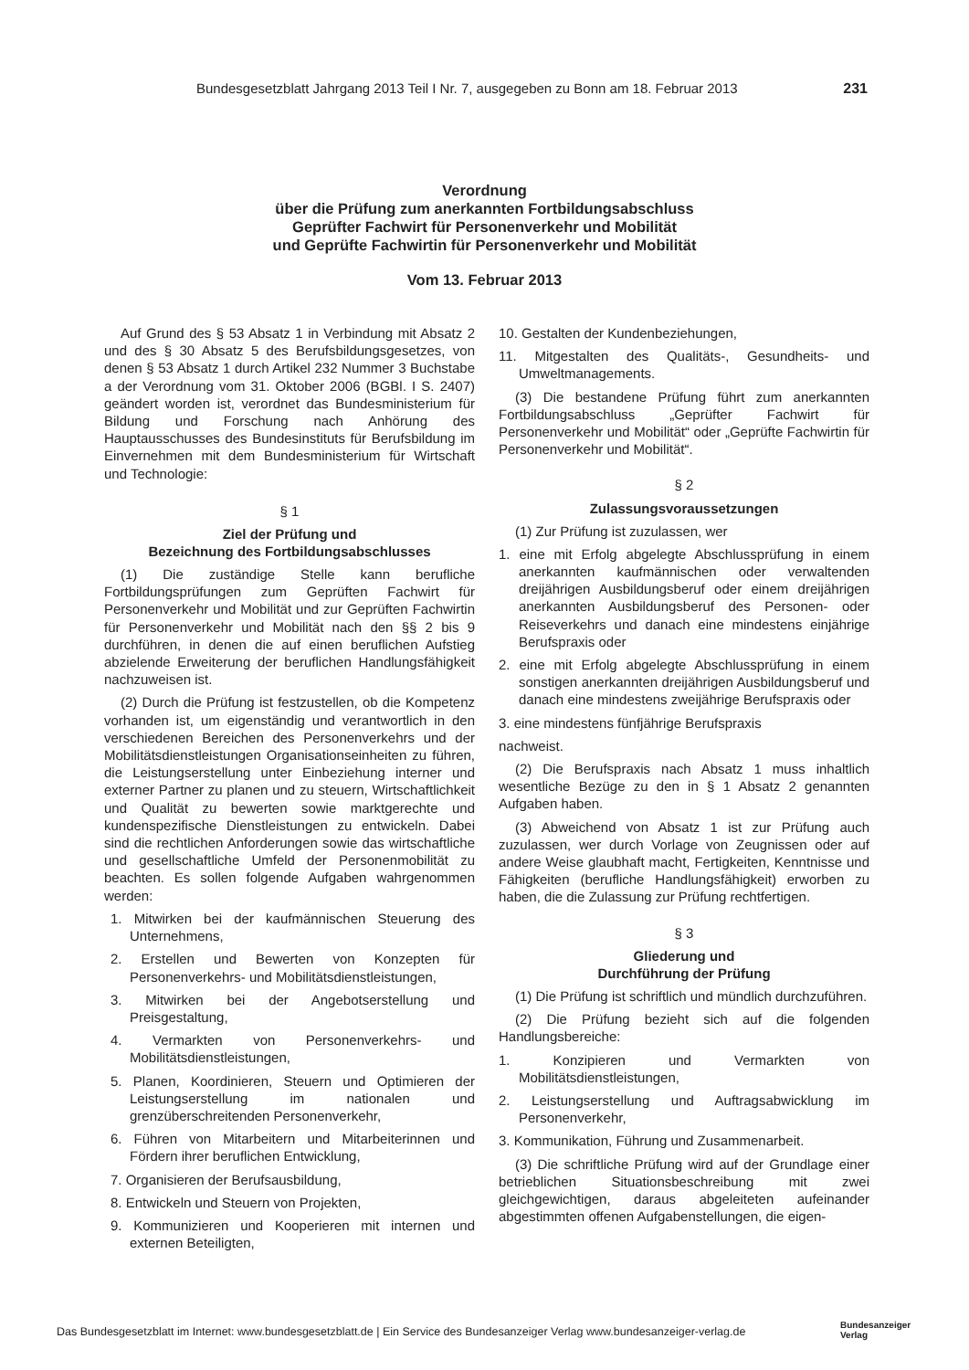Bundesgesetzblatt Jahrgang 2013 Teil I Nr. 7, ausgegeben zu Bonn am 18. Februar 2013 231
Verordnung
über die Prüfung zum anerkannten Fortbildungsabschluss
Geprüfter Fachwirt für Personenverkehr und Mobilität
und Geprüfte Fachwirtin für Personenverkehr und Mobilität
Vom 13. Februar 2013
Auf Grund des § 53 Absatz 1 in Verbindung mit Absatz 2 und des § 30 Absatz 5 des Berufsbildungsgesetzes, von denen § 53 Absatz 1 durch Artikel 232 Nummer 3 Buchstabe a der Verordnung vom 31. Oktober 2006 (BGBl. I S. 2407) geändert worden ist, verordnet das Bundesministerium für Bildung und Forschung nach Anhörung des Hauptausschusses des Bundesinstituts für Berufsbildung im Einvernehmen mit dem Bundesministerium für Wirtschaft und Technologie:
§ 1
Ziel der Prüfung und
Bezeichnung des Fortbildungsabschlusses
(1) Die zuständige Stelle kann berufliche Fortbildungsprüfungen zum Geprüften Fachwirt für Personenverkehr und Mobilität und zur Geprüften Fachwirtin für Personenverkehr und Mobilität nach den §§ 2 bis 9 durchführen, in denen die auf einen beruflichen Aufstieg abzielende Erweiterung der beruflichen Handlungsfähigkeit nachzuweisen ist.
(2) Durch die Prüfung ist festzustellen, ob die Kompetenz vorhanden ist, um eigenständig und verantwortlich in den verschiedenen Bereichen des Personenverkehrs und der Mobilitätsdienstleistungen Organisationseinheiten zu führen, die Leistungserstellung unter Einbeziehung interner und externer Partner zu planen und zu steuern, Wirtschaftlichkeit und Qualität zu bewerten sowie marktgerechte und kundenspezifische Dienstleistungen zu entwickeln. Dabei sind die rechtlichen Anforderungen sowie das wirtschaftliche und gesellschaftliche Umfeld der Personenmobilität zu beachten. Es sollen folgende Aufgaben wahrgenommen werden:
1. Mitwirken bei der kaufmännischen Steuerung des Unternehmens,
2. Erstellen und Bewerten von Konzepten für Personenverkehrs- und Mobilitätsdienstleistungen,
3. Mitwirken bei der Angebotserstellung und Preisgestaltung,
4. Vermarkten von Personenverkehrs- und Mobilitätsdienstleistungen,
5. Planen, Koordinieren, Steuern und Optimieren der Leistungserstellung im nationalen und grenzüberschreitenden Personenverkehr,
6. Führen von Mitarbeitern und Mitarbeiterinnen und Fördern ihrer beruflichen Entwicklung,
7. Organisieren der Berufsausbildung,
8. Entwickeln und Steuern von Projekten,
9. Kommunizieren und Kooperieren mit internen und externen Beteiligten,
10. Gestalten der Kundenbeziehungen,
11. Mitgestalten des Qualitäts-, Gesundheits- und Umweltmanagements.
(3) Die bestandene Prüfung führt zum anerkannten Fortbildungsabschluss „Geprüfter Fachwirt für Personenverkehr und Mobilität“ oder „Geprüfte Fachwirtin für Personenverkehr und Mobilität“.
§ 2
Zulassungsvoraussetzungen
(1) Zur Prüfung ist zuzulassen, wer
1. eine mit Erfolg abgelegte Abschlussprüfung in einem anerkannten kaufmännischen oder verwaltenden dreijährigen Ausbildungsberuf oder einem dreijährigen anerkannten Ausbildungsberuf des Personen- oder Reiseverkehrs und danach eine mindestens einjährige Berufspraxis oder
2. eine mit Erfolg abgelegte Abschlussprüfung in einem sonstigen anerkannten dreijährigen Ausbildungsberuf und danach eine mindestens zweijährige Berufspraxis oder
3. eine mindestens fünfjährige Berufspraxis
nachweist.
(2) Die Berufspraxis nach Absatz 1 muss inhaltlich wesentliche Bezüge zu den in § 1 Absatz 2 genannten Aufgaben haben.
(3) Abweichend von Absatz 1 ist zur Prüfung auch zuzulassen, wer durch Vorlage von Zeugnissen oder auf andere Weise glaubhaft macht, Fertigkeiten, Kenntnisse und Fähigkeiten (berufliche Handlungsfähigkeit) erworben zu haben, die die Zulassung zur Prüfung rechtfertigen.
§ 3
Gliederung und
Durchführung der Prüfung
(1) Die Prüfung ist schriftlich und mündlich durchzuführen.
(2) Die Prüfung bezieht sich auf die folgenden Handlungsbereiche:
1. Konzipieren und Vermarkten von Mobilitätsdienstleistungen,
2. Leistungserstellung und Auftragsabwicklung im Personenverkehr,
3. Kommunikation, Führung und Zusammenarbeit.
(3) Die schriftliche Prüfung wird auf der Grundlage einer betrieblichen Situationsbeschreibung mit zwei gleichgewichtigen, daraus abgeleiteten aufeinander abgestimmten offenen Aufgabenstellungen, die eigen-
Das Bundesgesetzblatt im Internet: www.bundesgesetzblatt.de | Ein Service des Bundesanzeiger Verlag www.bundesanzeiger-verlag.de
Bundesanzeiger
Verlag